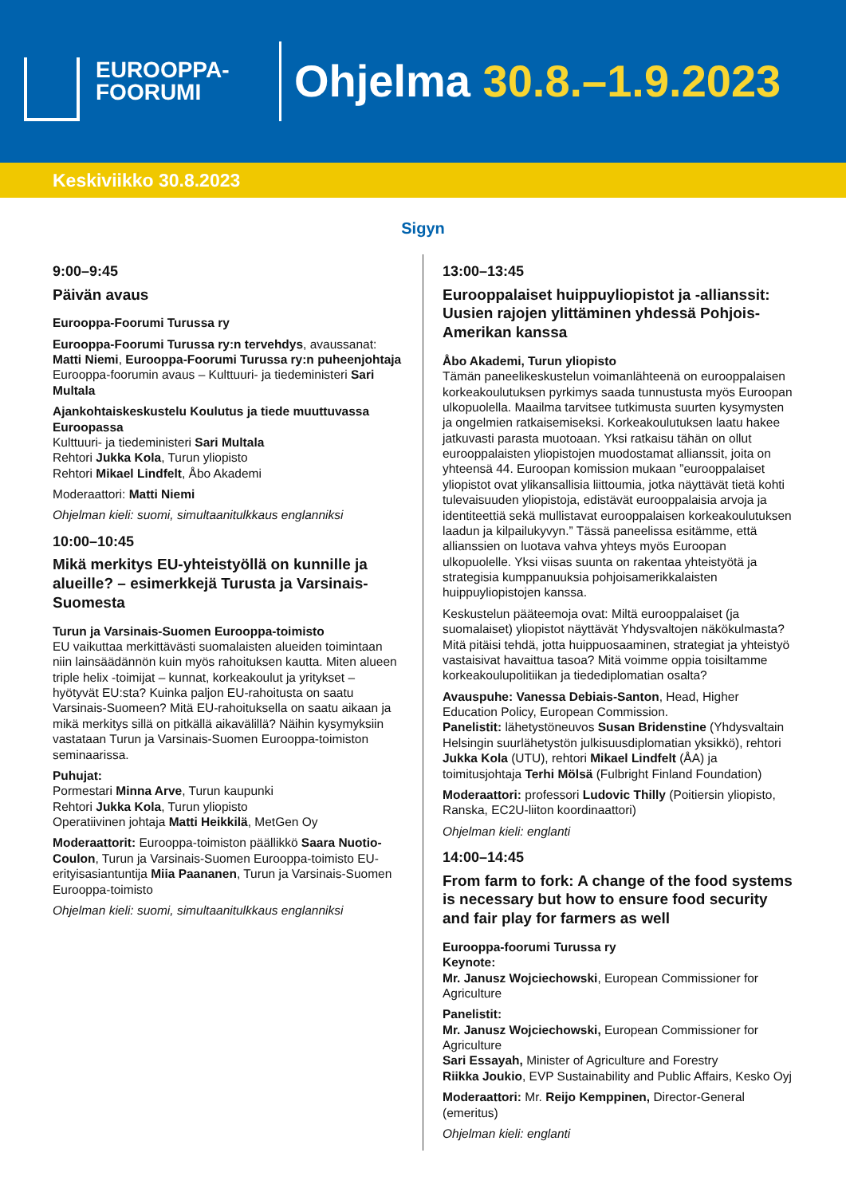EUROOPPA-
FOORUMI
Ohjelma 30.8.–1.9.2023
Keskiviikko 30.8.2023
Sigyn
9:00–9:45
Päivän avaus
Eurooppa-Foorumi Turussa ry
Eurooppa-Foorumi Turussa ry:n tervehdys, avaussanat: Matti Niemi, Eurooppa-Foorumi Turussa ry:n puheenjohtaja
Eurooppa-foorumin avaus – Kulttuuri- ja tiedeministeri Sari Multala
Ajankohtaiskeskustelu Koulutus ja tiede muuttuvassa Euroopassa
Kulttuuri- ja tiedeministeri Sari Multala
Rehtori Jukka Kola, Turun yliopisto
Rehtori Mikael Lindfelt, Åbo Akademi
Moderaattori: Matti Niemi
Ohjelman kieli: suomi, simultaanitulkkaus englanniksi
10:00–10:45
Mikä merkitys EU-yhteistyöllä on kunnille ja alueille? – esimerkkejä Turusta ja Varsinais-Suomesta
Turun ja Varsinais-Suomen Eurooppa-toimisto
EU vaikuttaa merkittävästi suomalaisten alueiden toimintaan niin lainsäädännön kuin myös rahoituksen kautta. Miten alueen triple helix -toimijat – kunnat, korkeakoulut ja yritykset – hyötyvät EU:sta? Kuinka paljon EU-rahoitusta on saatu Varsinais-Suomeen? Mitä EU-rahoituksella on saatu aikaan ja mikä merkitys sillä on pitkällä aikavälillä? Näihin kysymyksiin vastataan Turun ja Varsinais-Suomen Eurooppa-toimiston seminaarissa.
Puhujat:
Pormestari Minna Arve, Turun kaupunki
Rehtori Jukka Kola, Turun yliopisto
Operatiivinen johtaja Matti Heikkilä, MetGen Oy
Moderaattorit: Eurooppa-toimiston päällikkö Saara Nuotio-Coulon, Turun ja Varsinais-Suomen Eurooppa-toimisto EU-erityisasiantuntija Miia Paananen, Turun ja Varsinais-Suomen Eurooppa-toimisto
Ohjelman kieli: suomi, simultaanitulkkaus englanniksi
13:00–13:45
Eurooppalaiset huippuyliopistot ja -allianssit: Uusien rajojen ylittäminen yhdessä Pohjois-Amerikan kanssa
Åbo Akademi, Turun yliopisto
Tämän paneelikeskustelun voimanlähteenä on eurooppalaisen korkeakoulutuksen pyrkimys saada tunnustusta myös Euroopan ulkopuolella. Maailma tarvitsee tutkimusta suurten kysymysten ja ongelmien ratkaisemiseksi. Korkeakoulutuksen laatu hakee jatkuvasti parasta muotoaan. Yksi ratkaisu tähän on ollut eurooppalaisten yliopistojen muodostamat allianssit, joita on yhteensä 44. Euroopan komission mukaan ”eurooppalaiset yliopistot ovat ylikansallisia liittoumia, jotka näyttävät tietä kohti tulevaisuuden yliopistoja, edistävät eurooppalaisia arvoja ja identiteettiä sekä mullistavat eurooppalaisen korkeakoulutuksen laadun ja kilpailukyvyn.” Tässä paneelissa esitämme, että allianssien on luotava vahva yhteys myös Euroopan ulkopuolelle. Yksi viisas suunta on rakentaa yhteistyötä ja strategisia kumppanuuksia pohjoisamerikkalaisten huippuyliopistojen kanssa.
Keskustelun pääteemoja ovat: Miltä eurooppalaiset (ja suomalaiset) yliopistot näyttävät Yhdysvaltojen näkökulmasta? Mitä pitäisi tehdä, jotta huippuosaaminen, strategiat ja yhteistyö vastaisivat havaittua tasoa? Mitä voimme oppia toisiltamme korkeakoulupolitiikan ja tiedediplomatian osalta?
Avauspuhe: Vanessa Debiais-Santon, Head, Higher Education Policy, European Commission.
Panelistit: lähetystöneuvos Susan Bridenstine (Yhdysvaltain Helsingin suurlähetystön julkisuusdiplomatian yksikkö), rehtori Jukka Kola (UTU), rehtori Mikael Lindfelt (ÅA) ja toimitusjohtaja Terhi Mölsä (Fulbright Finland Foundation)
Moderaattori: professori Ludovic Thilly (Poitiersin yliopisto, Ranska, EC2U-liiton koordinaattori)
Ohjelman kieli: englanti
14:00–14:45
From farm to fork: A change of the food systems is necessary but how to ensure food security and fair play for farmers as well
Eurooppa-foorumi Turussa ry
Keynote:
Mr. Janusz Wojciechowski, European Commissioner for Agriculture
Panelistit:
Mr. Janusz Wojciechowski, European Commissioner for Agriculture
Sari Essayah, Minister of Agriculture and Forestry
Riikka Joukio, EVP Sustainability and Public Affairs, Kesko Oyj
Moderaattori: Mr. Reijo Kemppinen, Director-General (emeritus)
Ohjelman kieli: englanti